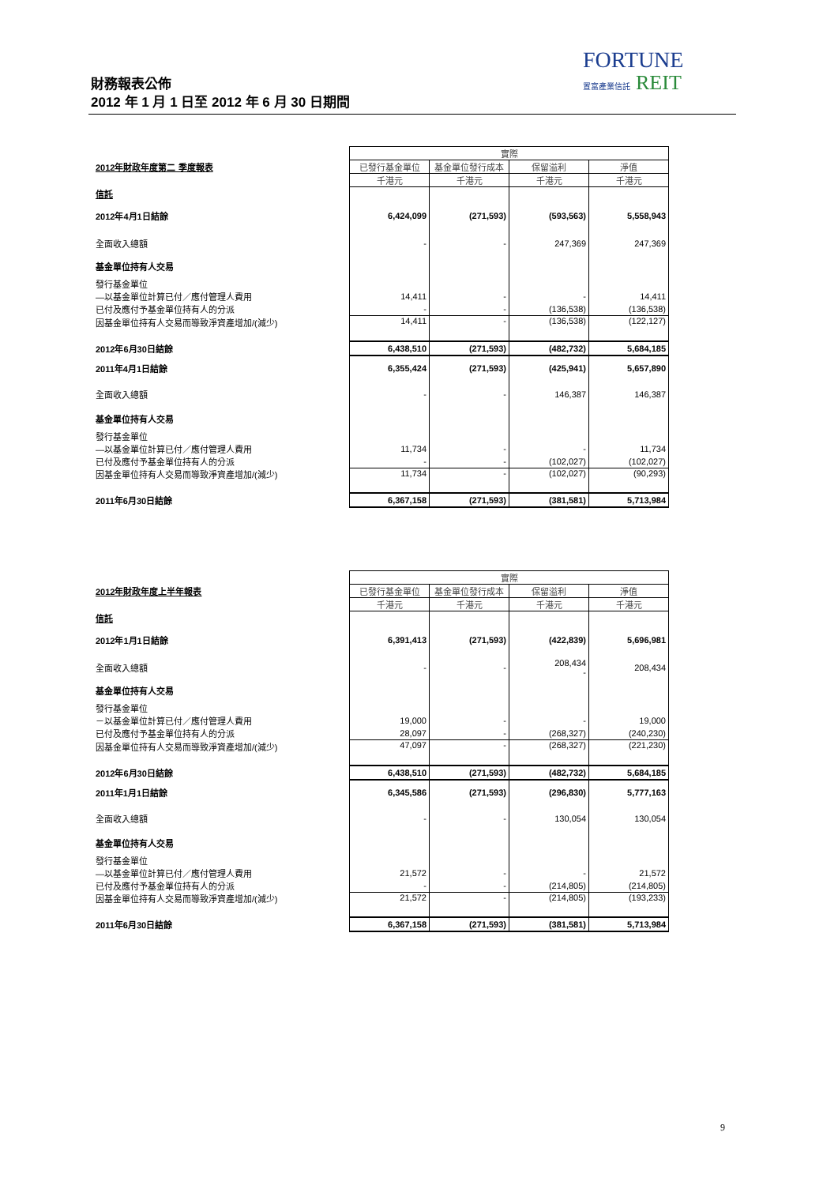FORTUNE
置富產業信託 REIT
財務報表公佈
2012 年 1 月 1 日至 2012 年 6 月 30 日期間
| | 實際 | | | |
| 2012年財政年度第二 季度報表 | 已發行基金單位 | 基金單位發行成本 | 保留溢利 | 淨值 |
| | 千港元 | 千港元 | 千港元 | 千港元 |
| 信託 | | | | |
| 2012年4月1日結餘 | 6,424,099 | (271,593) | (593,563) | 5,558,943 |
| 全面收入總額 | - | - | 247,369 | 247,369 |
| 基金單位持有人交易 | | | | |
| 發行基金單位 | | | | |
| —以基金單位計算已付／應付管理人費用 | 14,411 | - | - | 14,411 |
| 已付及應付予基金單位持有人的分派 | - | - | (136,538) | (136,538) |
| 因基金單位持有人交易而導致淨資產增加/(減少) | 14,411 | - | (136,538) | (122,127) |
| 2012年6月30日結餘 | 6,438,510 | (271,593) | (482,732) | 5,684,185 |
| 2011年4月1日結餘 | 6,355,424 | (271,593) | (425,941) | 5,657,890 |
| 全面收入總額 | - | - | 146,387 | 146,387 |
| 基金單位持有人交易 | | | | |
| 發行基金單位 | | | | |
| —以基金單位計算已付／應付管理人費用 | 11,734 | - | - | 11,734 |
| 已付及應付予基金單位持有人的分派 | - | - | (102,027) | (102,027) |
| 因基金單位持有人交易而導致淨資產增加/(減少) | 11,734 | - | (102,027) | (90,293) |
| 2011年6月30日結餘 | 6,367,158 | (271,593) | (381,581) | 5,713,984 |
| | 實際 | | | |
| 2012年財政年度上半年報表 | 已發行基金單位 | 基金單位發行成本 | 保留溢利 | 淨值 |
| | 千港元 | 千港元 | 千港元 | 千港元 |
| 信託 | | | | |
| 2012年1月1日結餘 | 6,391,413 | (271,593) | (422,839) | 5,696,981 |
| 全面收入總額 | - | - | 208,434 - | 208,434 |
| 基金單位持有人交易 | | | | |
| 發行基金單位 | | | | |
| －以基金單位計算已付／應付管理人費用 | 19,000 | - | - | 19,000 |
| 已付及應付予基金單位持有人的分派 | 28,097 | - | (268,327) | (240,230) |
| 因基金單位持有人交易而導致淨資產增加/(減少) | 47,097 | - | (268,327) | (221,230) |
| 2012年6月30日結餘 | 6,438,510 | (271,593) | (482,732) | 5,684,185 |
| 2011年1月1日結餘 | 6,345,586 | (271,593) | (296,830) | 5,777,163 |
| 全面收入總額 | - | - | 130,054 | 130,054 |
| 基金單位持有人交易 | | | | |
| 發行基金單位 | | | | |
| —以基金單位計算已付／應付管理人費用 | 21,572 | - | - | 21,572 |
| 已付及應付予基金單位持有人的分派 | - | - | (214,805) | (214,805) |
| 因基金單位持有人交易而導致淨資產增加/(減少) | 21,572 | - | (214,805) | (193,233) |
| 2011年6月30日結餘 | 6,367,158 | (271,593) | (381,581) | 5,713,984 |
9